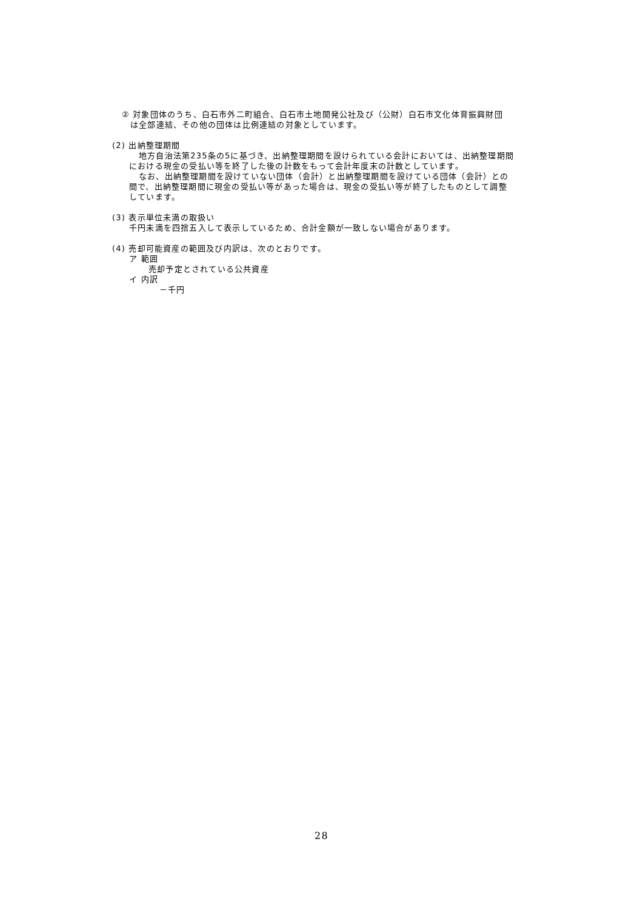② 対象団体のうち、白石市外二町組合、白石市土地開発公社及び（公財）白石市文化体育振興財団
は全部連結、その他の団体は比例連結の対象としています。
(2) 出納整理期間
地方自治法第235条の5に基づき、出納整理期間を設けられている会計においては、出納整理期間
における現金の受払い等を終了した後の計数をもって会計年度末の計数としています。
なお、出納整理期間を設けていない団体（会計）と出納整理期間を設けている団体（会計）との
間で、出納整理期間に現金の受払い等があった場合は、現金の受払い等が終了したものとして調整
しています。
(3) 表示単位未満の取扱い
千円未満を四捨五入して表示しているため、合計金額が一致しない場合があります。
(4) 売却可能資産の範囲及び内訳は、次のとおりです。
ア 範囲
売却予定とされている公共資産
イ 内訳
－千円
28